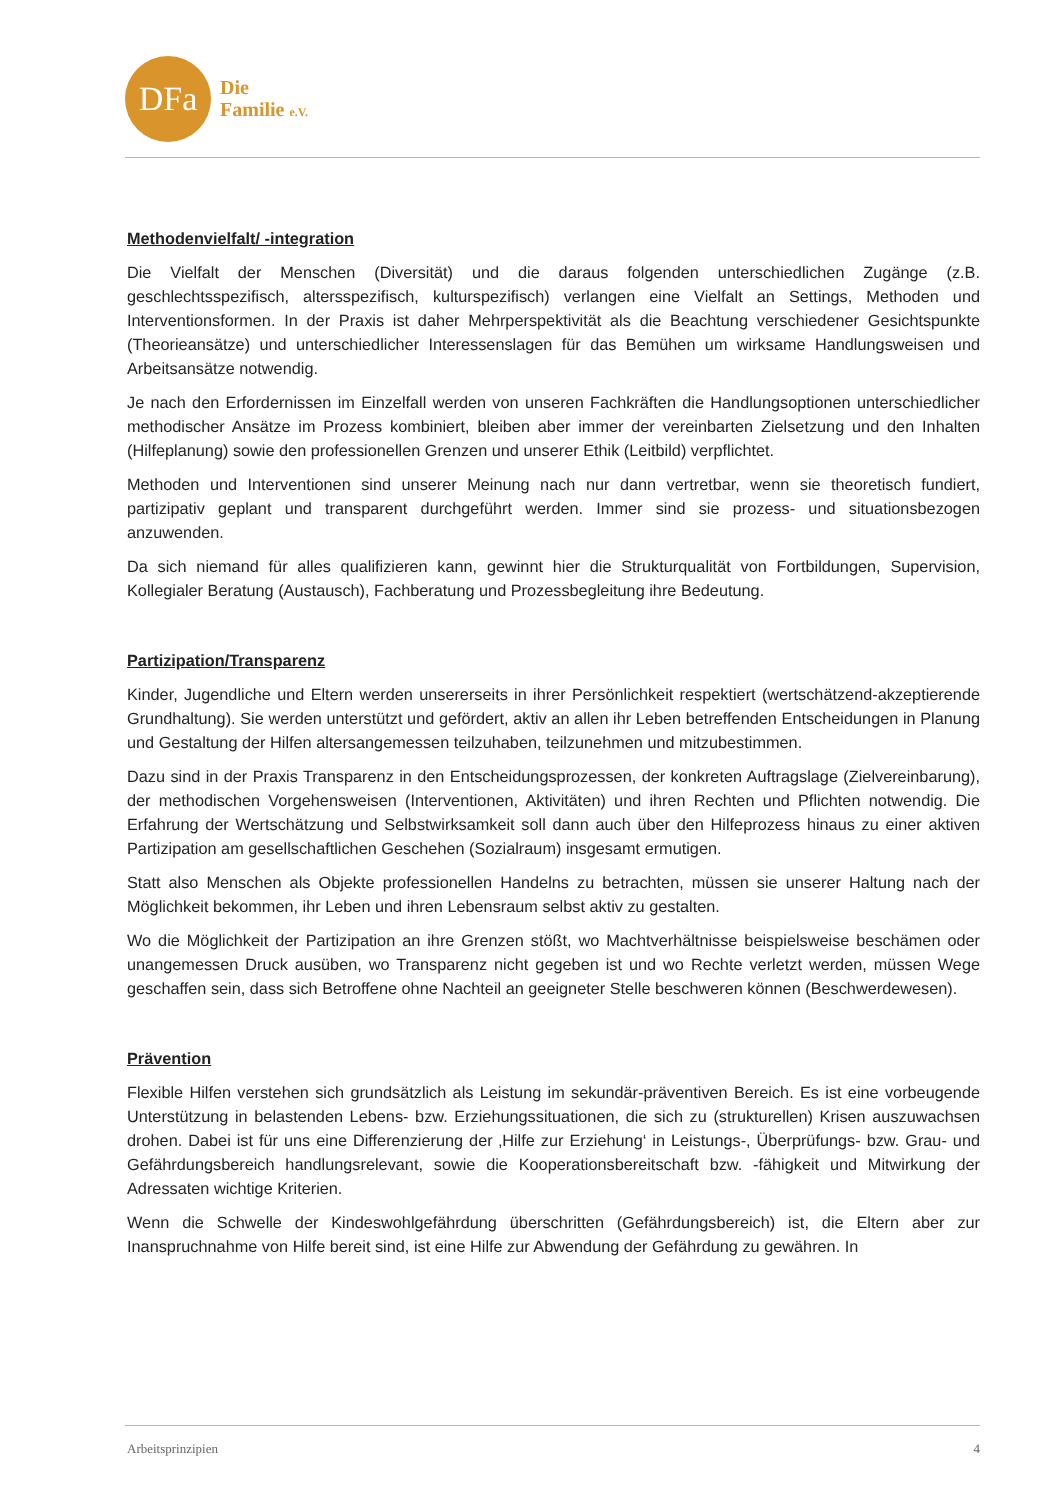DFa
Die
Familie e.V.
Methodenvielfalt/ -integration
Die Vielfalt der Menschen (Diversität) und die daraus folgenden unterschiedlichen Zugänge (z.B. geschlechtsspezifisch, altersspezifisch, kulturspezifisch) verlangen eine Vielfalt an Settings, Methoden und Interventionsformen. In der Praxis ist daher Mehrperspektivität als die Beachtung verschiedener Gesichtspunkte (Theorieansätze) und unterschiedlicher Interessenslagen für das Bemühen um wirksame Handlungsweisen und Arbeitsansätze notwendig.
Je nach den Erfordernissen im Einzelfall werden von unseren Fachkräften die Handlungsoptionen unterschiedlicher methodischer Ansätze im Prozess kombiniert, bleiben aber immer der vereinbarten Zielsetzung und den Inhalten (Hilfeplanung) sowie den professionellen Grenzen und unserer Ethik (Leitbild) verpflichtet.
Methoden und Interventionen sind unserer Meinung nach nur dann vertretbar, wenn sie theoretisch fundiert, partizipativ geplant und transparent durchgeführt werden. Immer sind sie prozess- und situationsbezogen anzuwenden.
Da sich niemand für alles qualifizieren kann, gewinnt hier die Strukturqualität von Fortbildungen, Supervision, Kollegialer Beratung (Austausch), Fachberatung und Prozessbegleitung ihre Bedeutung.
Partizipation/Transparenz
Kinder, Jugendliche und Eltern werden unsererseits in ihrer Persönlichkeit respektiert (wertschätzend-akzeptierende Grundhaltung). Sie werden unterstützt und gefördert, aktiv an allen ihr Leben betreffenden Entscheidungen in Planung und Gestaltung der Hilfen altersangemessen teilzuhaben, teilzunehmen und mitzubestimmen.
Dazu sind in der Praxis Transparenz in den Entscheidungsprozessen, der konkreten Auftragslage (Zielvereinbarung), der methodischen Vorgehensweisen (Interventionen, Aktivitäten) und ihren Rechten und Pflichten notwendig. Die Erfahrung der Wertschätzung und Selbstwirksamkeit soll dann auch über den Hilfeprozess hinaus zu einer aktiven Partizipation am gesellschaftlichen Geschehen (Sozialraum) insgesamt ermutigen.
Statt also Menschen als Objekte professionellen Handelns zu betrachten, müssen sie unserer Haltung nach der Möglichkeit bekommen, ihr Leben und ihren Lebensraum selbst aktiv zu gestalten.
Wo die Möglichkeit der Partizipation an ihre Grenzen stößt, wo Machtverhältnisse beispielsweise beschämen oder unangemessen Druck ausüben, wo Transparenz nicht gegeben ist und wo Rechte verletzt werden, müssen Wege geschaffen sein, dass sich Betroffene ohne Nachteil an geeigneter Stelle beschweren können (Beschwerdewesen).
Prävention
Flexible Hilfen verstehen sich grundsätzlich als Leistung im sekundär-präventiven Bereich. Es ist eine vorbeugende Unterstützung in belastenden Lebens- bzw. Erziehungssituationen, die sich zu (strukturellen) Krisen auszuwachsen drohen. Dabei ist für uns eine Differenzierung der ‚Hilfe zur Erziehung‘ in Leistungs-, Überprüfungs- bzw. Grau- und Gefährdungsbereich handlungsrelevant, sowie die Kooperationsbereitschaft bzw. -fähigkeit und Mitwirkung der Adressaten wichtige Kriterien.
Wenn die Schwelle der Kindeswohlgefährdung überschritten (Gefährdungsbereich) ist, die Eltern aber zur Inanspruchnahme von Hilfe bereit sind, ist eine Hilfe zur Abwendung der Gefährdung zu gewähren. In
Arbeitsprinzipien 4